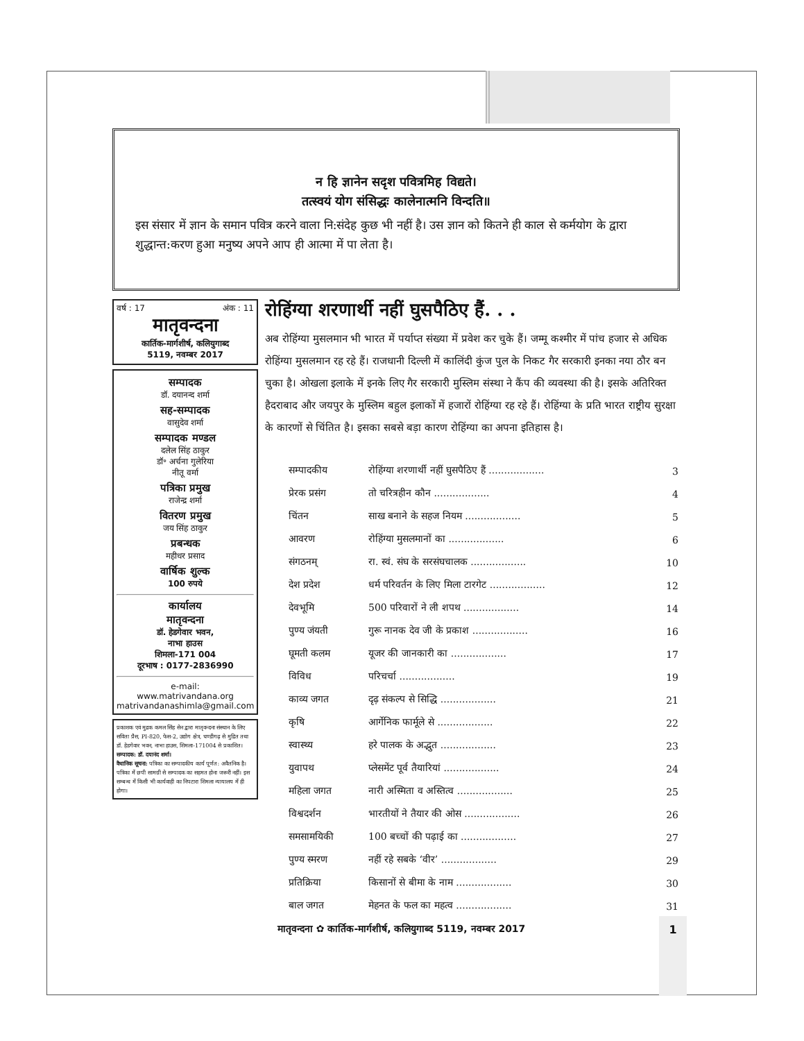न हि ज्ञानेन सदृश पवित्रमिह विद्यते।
तत्स्वयं योग संसिद्धः कालेनात्मनि विन्दति॥
इस संसार में ज्ञान के समान पवित्र करने वाला नि:संदेह कुछ भी नहीं है। उस ज्ञान को कितने ही काल से कर्मयोग के द्वारा शुद्धान्त:करण हुआ मनुष्य अपने आप ही आत्मा में पा लेता है।
वर्ष : 17 अंक : 11
मातृवन्दना
कार्तिक-मार्गशीर्ष, कलियुगाब्द
5119, नवम्बर 2017
सम्पादक
डॉ. दयानन्द शर्मा
सह-सम्पादक
वासुदेव शर्मा
सम्पादक मण्डल
दलेल सिंह ठाकुर
डॉ॰ अर्चना गुलेरिया
नीतू वर्मा
पत्रिका प्रमुख
राजेन्द्र शर्मा
वितरण प्रमुख
जय सिंह ठाकुर
प्रबन्धक
महीधर प्रसाद
वार्षिक शुल्क
100 रुपये
कार्यालय
मातृवन्दना
डॉ. हेडगेवार भवन,
नाभा हाउस
शिमला-171 004
दूरभाष : 0177-2836990
e-mail:
www.matrivandana.org
matrivandanashimla@gmail.com
प्रकाशक एवं मुद्रक कमल सिंह सेन द्वारा मातृवन्दना संस्थान के लिए सविता प्रैस, PI-820, फेस-2, उद्योग क्षेत्र, चण्डीगढ़ से मुद्रित तथा डॉ. हेडगेवार भवन, नाभा हाउस, शिमला-171004 से प्रकाशित।
सम्पादक: डॉ. दयानंद शर्मा।
वैधानिक सूचना: पत्रिका का सम्पादकीय कार्य पूर्णत: अवैतनिक है। पत्रिका में छपी सामग्री से सम्पादक का सहमत होना जरूरी नहीं। इस सम्बन्ध में किसी भी कार्यवाही का निपटारा शिमला न्यायालय में ही होगा।
रोहिंग्या शरणार्थी नहीं घुसपैठिए हैं. . .
अब रोहिंग्या मुसलमान भी भारत में पर्याप्त संख्या में प्रवेश कर चुके हैं। जम्मू कश्मीर में पांच हजार से अधिक रोहिंग्या मुसलमान रह रहे हैं। राजधानी दिल्ली में कालिंदी कुंज पुल के निकट गैर सरकारी इनका नया ठौर बन चुका है। ओखला इलाके में इनके लिए गैर सरकारी मुस्लिम संस्था ने कैंप की व्यवस्था की है। इसके अतिरिक्त हैदराबाद और जयपुर के मुस्लिम बहुल इलाकों में हजारों रोहिंग्या रह रहे हैं। रोहिंग्या के प्रति भारत राष्ट्रीय सुरक्षा के कारणों से चिंतित है। इसका सबसे बड़ा कारण रोहिंग्या का अपना इतिहास है।
| सम्पादकीय | रोहिंग्या शरणार्थी नहीं घुसपैठिए हैं .................. | 3 |
| प्रेरक प्रसंग | तो चरित्रहीन कौन .................. | 4 |
| चिंतन | साख बनाने के सहज नियम .................. | 5 |
| आवरण | रोहिंग्या मुसलमानों का .................. | 6 |
| संगठनम् | रा. स्वं. संघ के सरसंघचालक .................. | 10 |
| देश प्रदेश | धर्म परिवर्तन के लिए मिला टारगेट .................. | 12 |
| देवभूमि | 500 परिवारों ने ली शपथ .................. | 14 |
| पुण्य जंयती | गुरू नानक देव जी के प्रकाश .................. | 16 |
| घूमती कलम | यूजर की जानकारी का .................. | 17 |
| विविध | परिचर्चा .................. | 19 |
| काव्य जगत | दृढ़ संकल्प से सिद्धि .................. | 21 |
| कृषि | आर्गेनिक फार्मूले से .................. | 22 |
| स्वास्थ्य | हरे पालक के अद्भुत .................. | 23 |
| युवापथ | प्लेसमेंट पूर्व तैयारियां .................. | 24 |
| महिला जगत | नारी अस्मिता व अस्तित्व .................. | 25 |
| विश्वदर्शन | भारतीयों ने तैयार की ओस .................. | 26 |
| समसामयिकी | 100 बच्चों की पढ़ाई का .................. | 27 |
| पुण्य स्मरण | नहीं रहे सबके ‘वीर’ .................. | 29 |
| प्रतिक्रिया | किसानों से बीमा के नाम .................. | 30 |
| बाल जगत | मेहनत के फल का महत्व .................. | 31 |
मातृवन्दना ✿ कार्तिक-मार्गशीर्ष, कलियुगाब्द 5119, नवम्बर 2017
1